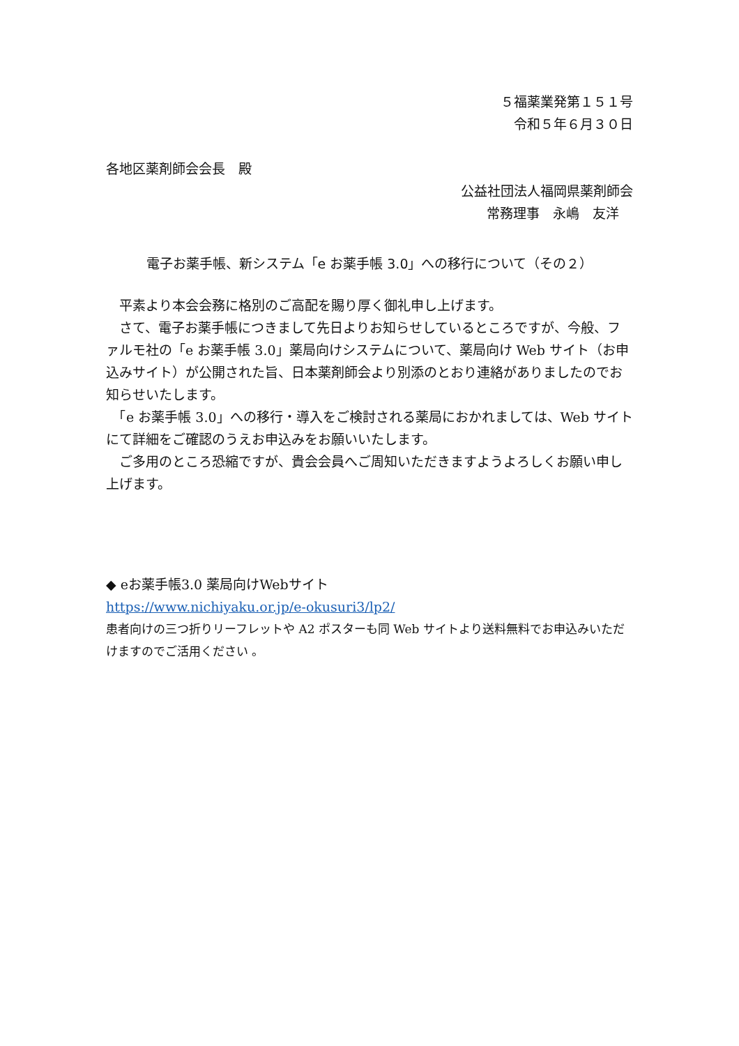５福薬業発第１５１号
令和５年６月３０日
各地区薬剤師会会長　殿
公益社団法人福岡県薬剤師会
常務理事　永嶋　友洋
電子お薬手帳、新システム「e お薬手帳 3.0」への移行について（その２）
　平素より本会会務に格別のご高配を賜り厚く御礼申し上げます。
　さて、電子お薬手帳につきまして先日よりお知らせしているところですが、今般、ファルモ社の「e お薬手帳 3.0」薬局向けシステムについて、薬局向け Web サイト（お申込みサイト）が公開された旨、日本薬剤師会より別添のとおり連絡がありましたのでお知らせいたします。
　「e お薬手帳 3.0」への移行・導入をご検討される薬局におかれましては、Web サイトにて詳細をご確認のうえお申込みをお願いいたします。
　ご多用のところ恐縮ですが、貴会会員へご周知いただきますようよろしくお願い申し上げます。
◆ eお薬手帳3.0 薬局向けWebサイト
https://www.nichiyaku.or.jp/e-okusuri3/lp2/
患者向けの三つ折りリーフレットや A2 ポスターも同 Web サイトより送料無料でお申込みいただけますのでご活用ください 。